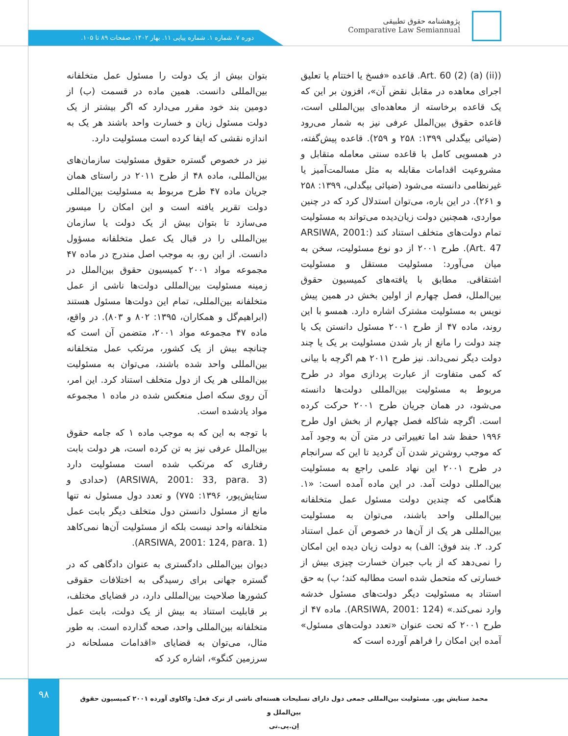پژوهشنامه حقوق تطبیقی
Comparative Law Semiannual
دوره ۷. شماره ۱. شماره پیاپی ۱۱. بهار ۱۴۰۲. صفحات ۸۹ تا ۱۰۵.
(Art. 60 (2) (a) (ii). قاعده «فسخ یا اختتام یا تعلیق اجرای معاهده در مقابل نقض آن»، افزون بر این که یک قاعده برخاسته از معاهده‌ای بین‌المللی است، قاعده حقوق بین‌الملل عرفی نیز به شمار می‌رود (ضیائی بیگدلی ۱۳۹۹: ۲۵۸ و ۲۵۹). قاعده پیش‌گفته، در همسویی کامل با قاعده سنتی معامله متقابل و مشروعیت اقدامات مقابله به مثل مسالمت‌آمیز یا غیرنظامی دانسته می‌شود (ضیائی بیگدلی، ۱۳۹۹: ۲۵۸ و ۲۶۱). در این باره، می‌توان استدلال کرد که در چنین مواردی، همچنین دولت زیان‌دیده می‌تواند به مسئولیت تمام دولت‌های متخلف استناد کند (ARSIWA, 2001: Art. 47). طرح ۲۰۰۱ از دو نوع مسئولیت، سخن به میان می‌آورد: مسئولیت مستقل و مسئولیت اشتقاقی. مطابق با یافته‌های کمیسیون حقوق بین‌الملل، فصل چهارم از اولین بخش در همین پیش نویس به مسئولیت مشترک اشاره دارد. همسو با این روند، ماده ۴۷ از طرح ۲۰۰۱ مسئول دانستن یک یا چند دولت را مانع از بار شدن مسئولیت بر یک یا چند دولت دیگر نمی‌داند. نیز طرح ۲۰۱۱ هم اگرچه با بیانی که کمی متفاوت از عبارت پردازی مواد در طرح مربوط به مسئولیت بین‌المللی دولت‌ها دانسته می‌شود، در همان جریان طرح ۲۰۰۱ حرکت کرده است. اگرچه شاکله فصل چهارم از بخش اول طرح ۱۹۹۶ حفظ شد اما تغییراتی در متن آن به وجود آمد که موجب روشن‌تر شدن آن گردید تا این که سرانجام در طرح ۲۰۰۱ این نهاد علمی راجع به مسئولیت بین‌المللی دولت آمد. در این ماده آمده است: «۱. هنگامی که چندین دولت مسئول عمل متخلفانه بین‌المللی واحد باشند، می‌توان به مسئولیت بین‌المللی هر یک از آن‌ها در خصوص آن عمل استناد کرد. ۲. بند فوق: الف) به دولت زیان دیده این امکان را نمی‌دهد که از باب جبران خسارت چیزی بیش از خسارتی که متحمل شده است مطالبه کند؛ ب) به حق استناد به مسئولیت دیگر دولت‌های مسئول خدشه وارد نمی‌کند.» (ARSIWA, 2001: 124). ماده ۴۷ از طرح ۲۰۰۱ که تحت عنوان «تعدد دولت‌های مسئول» آمده این امکان را فراهم آورده است که
بتوان بیش از یک دولت را مسئول عمل متخلفانه بین‌المللی دانست. همین ماده در قسمت (ب) از دومین بند خود مقرر می‌دارد که اگر بیشتر از یک دولت مسئول زیان و خسارت واحد باشند هر یک به اندازه نقشی که ایفا کرده است مسئولیت دارد.
نیز در خصوص گستره حقوق مسئولیت سازمان‌های بین‌المللی، ماده ۴۸ از طرح ۲۰۱۱ در راستای همان جریان ماده ۴۷ طرح مربوط به مسئولیت بین‌المللی دولت تقریر یافته است و این امکان را میسور می‌سازد تا بتوان بیش از یک دولت یا سازمان بین‌المللی را در قبال یک عمل متخلفانه مسؤول دانست. از این رو، به موجب اصل مندرج در ماده ۴۷ مجموعه مواد ۲۰۰۱ کمیسیون حقوق بین‌الملل در زمینه مسئولیت بین‌المللی دولت‌ها ناشی از عمل متخلفانه بین‌المللی، تمام این دولت‌ها مسئول هستند (ابراهیم‌گل و همکاران، ۱۳۹۵: ۸۰۲ و ۸۰۳). در واقع، ماده ۴۷ مجموعه مواد ۲۰۰۱، متضمن آن است که چنانچه بیش از یک کشور، مرتکب عمل متخلفانه بین‌المللی واحد شده باشند، می‌توان به مسئولیت بین‌المللی هر یک از دول متخلف استناد کرد. این امر، آن روی سکه اصل منعکس شده در ماده ۱ مجموعه مواد یادشده است.
با توجه به این که به موجب ماده ۱ که جامه حقوق بین‌الملل عرفی نیز به تن کرده است، هر دولت بابت رفتاری که مرتکب شده است مسئولیت دارد (ARSIWA, 2001: 33, para. 3) (حدادی و ستایش‌پور، ۱۳۹۶: ۷۷۵) و تعدد دول مسئول نه تنها مانع از مسئول دانستن دول متخلف دیگر بابت عمل متخلفانه واحد نیست بلکه از مسئولیت آن‌ها نمی‌کاهد (ARSIWA, 2001: 124, para. 1).
دیوان بین‌المللی دادگستری به عنوان دادگاهی که در گستره جهانی برای رسیدگی به اختلافات حقوقی کشورها صلاحیت بین‌المللی دارد، در قضایای مختلف، بر قابلیت استناد به بیش از یک دولت، بابت عمل متخلفانه بین‌المللی واحد، صحه گذارده است. به طور مثال، می‌توان به قضایای «اقدامات مسلحانه در سرزمین کنگو»، اشاره کرد که
۹۸
محمد ستایش پور. مسئولیت بین‌المللی جمعی دول دارای تسلیحات هسته‌ای ناشی از ترک فعل: واکاوی آورده ۲۰۰۱ کمیسیون حقوق بین‌الملل و
اِن.پی.تی